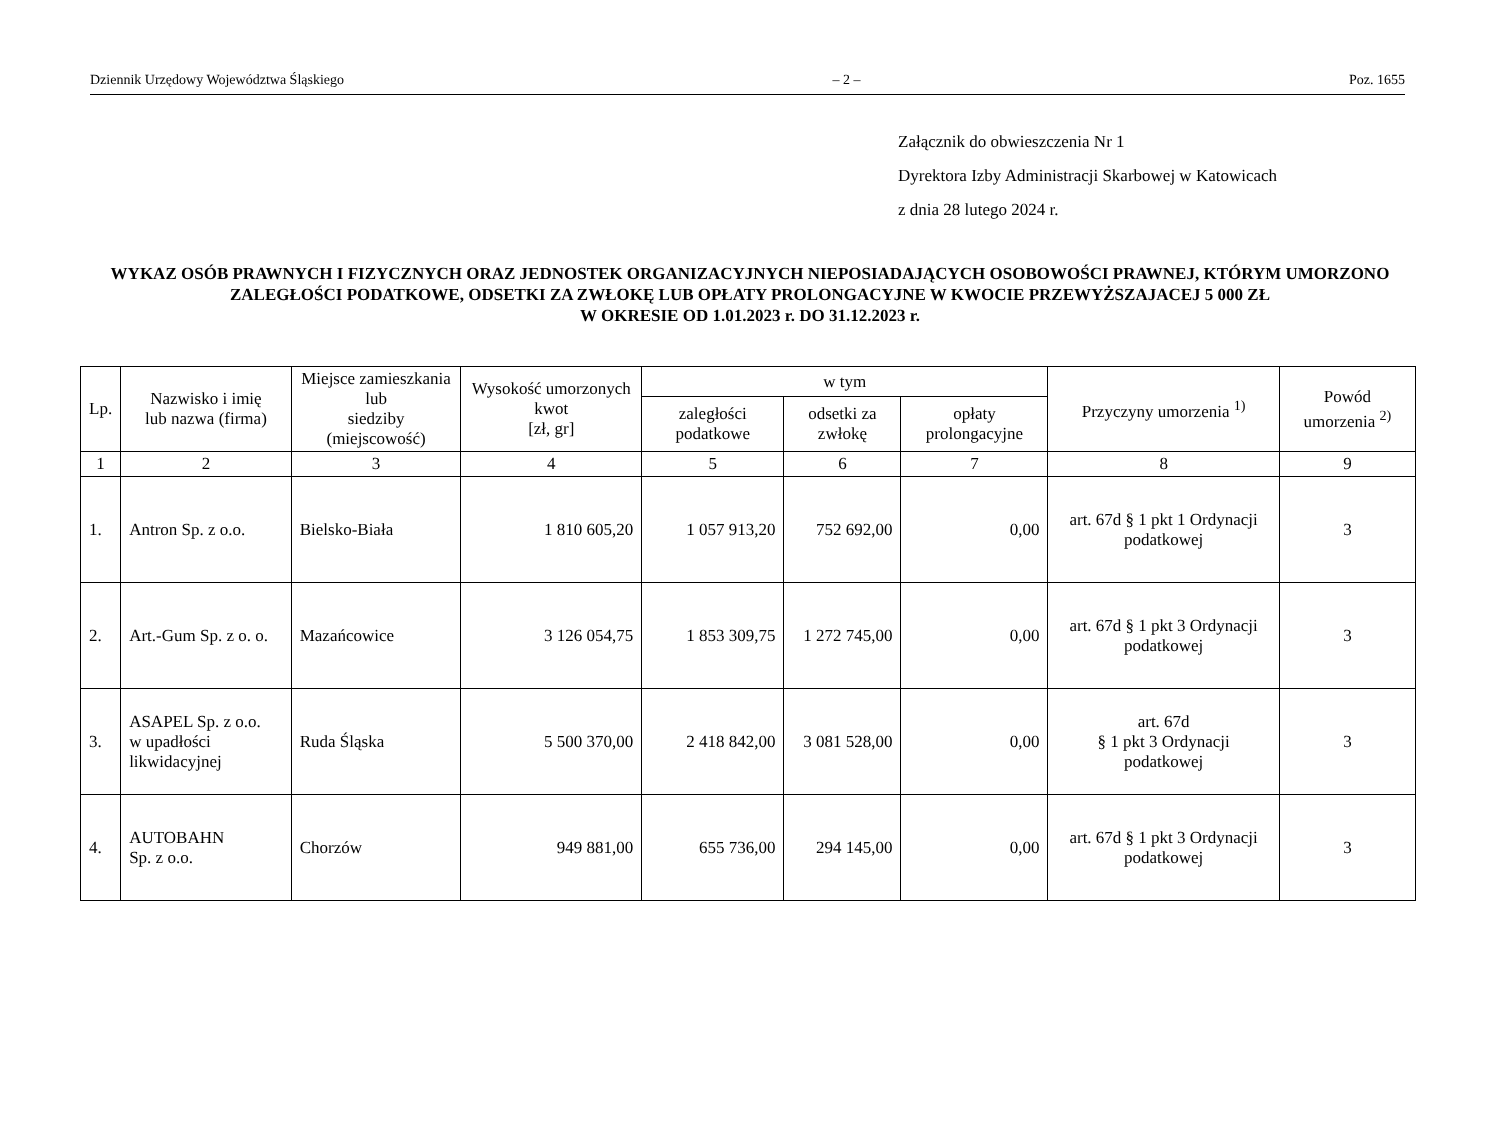Dziennik Urzędowy Województwa Śląskiego – 2 – Poz. 1655
Załącznik do obwieszczenia Nr 1
Dyrektora Izby Administracji Skarbowej w Katowicach
z dnia 28 lutego 2024 r.
WYKAZ OSÓB PRAWNYCH I FIZYCZNYCH ORAZ JEDNOSTEK ORGANIZACYJNYCH NIEPOSIADAJĄCYCH OSOBOWOŚCI PRAWNEJ, KTÓRYM UMORZONO ZALEGŁOŚCI PODATKOWE, ODSETKI ZA ZWŁOKĘ LUB OPŁATY PROLONGACYJNE W KWOCIE PRZEWYŻSZAJACEJ 5 000 ZŁ
W OKRESIE OD 1.01.2023 r. DO 31.12.2023 r.
| Lp. | Nazwisko i imię lub nazwa (firma) | Miejsce zamieszkania lub siedziby (miejscowość) | Wysokość umorzonych kwot [zł, gr] | w tym | | | Przyczyny umorzenia <sup>1)</sup> | Powód umorzenia <sup>2)</sup> |
| --- | --- | --- | --- | --- | --- | --- | --- | --- |
| | | | | zaległości podatkowe | odsetki za zwłokę | opłaty prolongacyjne | | |
| 1 | 2 | 3 | 4 | 5 | 6 | 7 | 8 | 9 |
| 1. | Antron Sp. z o.o. | Bielsko-Biała | 1 810 605,20 | 1 057 913,20 | 752 692,00 | 0,00 | art. 67d § 1 pkt 1 Ordynacji podatkowej | 3 |
| 2. | Art.-Gum Sp. z o. o. | Mazańcowice | 3 126 054,75 | 1 853 309,75 | 1 272 745,00 | 0,00 | art. 67d § 1 pkt 3 Ordynacji podatkowej | 3 |
| 3. | ASAPEL Sp. z o.o. w upadłości likwidacyjnej | Ruda Śląska | 5 500 370,00 | 2 418 842,00 | 3 081 528,00 | 0,00 | art. 67d § 1 pkt 3 Ordynacji podatkowej | 3 |
| 4. | AUTOBAHN Sp. z o.o. | Chorzów | 949 881,00 | 655 736,00 | 294 145,00 | 0,00 | art. 67d § 1 pkt 3 Ordynacji podatkowej | 3 |